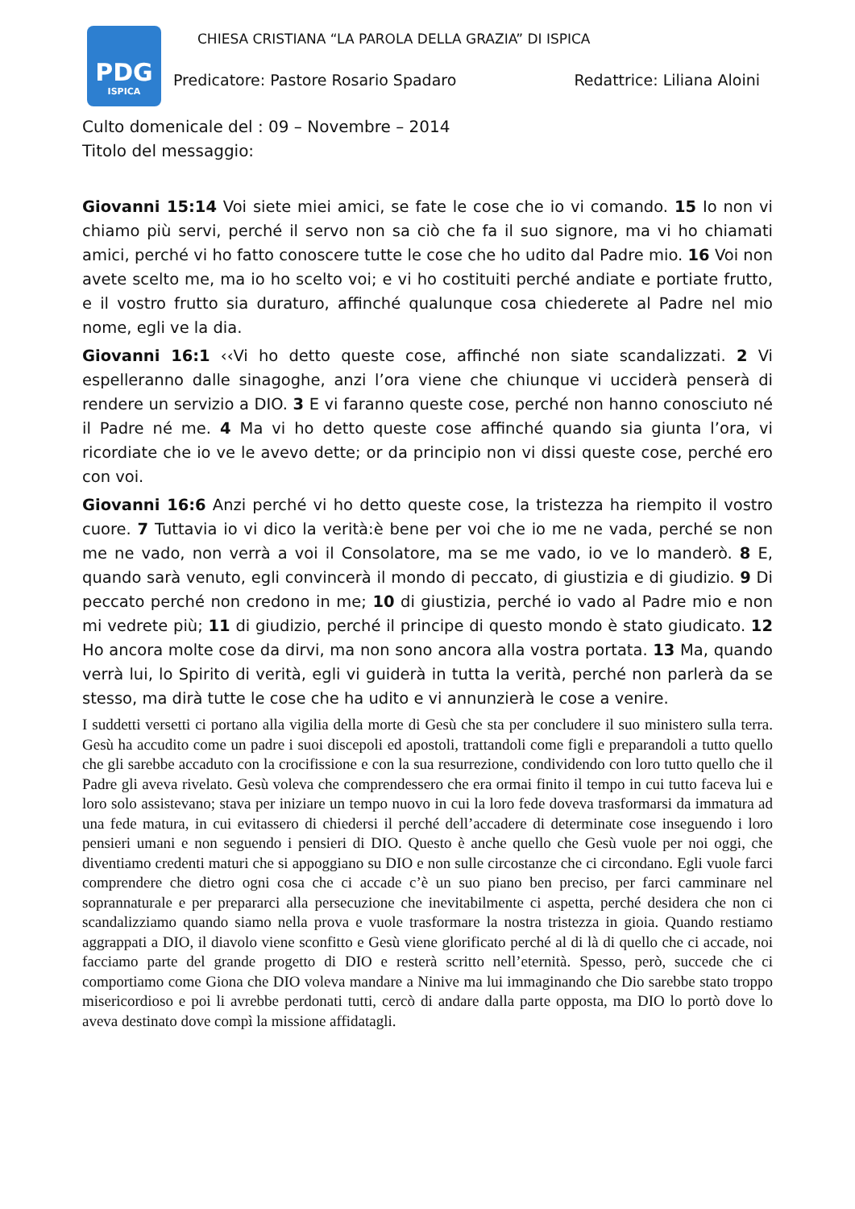PDG
ISPICA
CHIESA CRISTIANA “LA PAROLA DELLA GRAZIA” DI ISPICA
Predicatore: Pastore Rosario Spadaro Redattrice: Liliana Aloini
Culto domenicale del : 09 – Novembre – 2014
Titolo del messaggio:
Giovanni 15:14 Voi siete miei amici, se fate le cose che io vi comando. 15 Io non vi chiamo più servi, perché il servo non sa ciò che fa il suo signore, ma vi ho chiamati amici, perché vi ho fatto conoscere tutte le cose che ho udito dal Padre mio. 16 Voi non avete scelto me, ma io ho scelto voi; e vi ho costituiti perché andiate e portiate frutto, e il vostro frutto sia duraturo, affinché qualunque cosa chiederete al Padre nel mio nome, egli ve la dia.
Giovanni 16:1 ‹‹Vi ho detto queste cose, affinché non siate scandalizzati. 2 Vi espelleranno dalle sinagoghe, anzi l’ora viene che chiunque vi ucciderà penserà di rendere un servizio a DIO. 3 E vi faranno queste cose, perché non hanno conosciuto né il Padre né me. 4 Ma vi ho detto queste cose affinché quando sia giunta l’ora, vi ricordiate che io ve le avevo dette; or da principio non vi dissi queste cose, perché ero con voi.
Giovanni 16:6 Anzi perché vi ho detto queste cose, la tristezza ha riempito il vostro cuore. 7 Tuttavia io vi dico la verità:è bene per voi che io me ne vada, perché se non me ne vado, non verrà a voi il Consolatore, ma se me vado, io ve lo manderò. 8 E, quando sarà venuto, egli convincerà il mondo di peccato, di giustizia e di giudizio. 9 Di peccato perché non credono in me; 10 di giustizia, perché io vado al Padre mio e non mi vedrete più; 11 di giudizio, perché il principe di questo mondo è stato giudicato. 12 Ho ancora molte cose da dirvi, ma non sono ancora alla vostra portata. 13 Ma, quando verrà lui, lo Spirito di verità, egli vi guiderà in tutta la verità, perché non parlerà da se stesso, ma dirà tutte le cose che ha udito e vi annunzierà le cose a venire.
I suddetti versetti ci portano alla vigilia della morte di Gesù che sta per concludere il suo ministero sulla terra. Gesù ha accudito come un padre i suoi discepoli ed apostoli, trattandoli come figli e preparandoli a tutto quello che gli sarebbe accaduto con la crocifissione e con la sua resurrezione, condividendo con loro tutto quello che il Padre gli aveva rivelato. Gesù voleva che comprendessero che era ormai finito il tempo in cui tutto faceva lui e loro solo assistevano; stava per iniziare un tempo nuovo in cui la loro fede doveva trasformarsi da immatura ad una fede matura, in cui evitassero di chiedersi il perché dell’accadere di determinate cose inseguendo i loro pensieri umani e non seguendo i pensieri di DIO. Questo è anche quello che Gesù vuole per noi oggi, che diventiamo credenti maturi che si appoggiano su DIO e non sulle circostanze che ci circondano. Egli vuole farci comprendere che dietro ogni cosa che ci accade c’è un suo piano ben preciso, per farci camminare nel soprannaturale e per prepararci alla persecuzione che inevitabilmente ci aspetta, perché desidera che non ci scandalizziamo quando siamo nella prova e vuole trasformare la nostra tristezza in gioia. Quando restiamo aggrappati a DIO, il diavolo viene sconfitto e Gesù viene glorificato perché al di là di quello che ci accade, noi facciamo parte del grande progetto di DIO e resterà scritto nell’eternità. Spesso, però, succede che ci comportiamo come Giona che DIO voleva mandare a Ninive ma lui immaginando che Dio sarebbe stato troppo misericordioso e poi li avrebbe perdonati tutti, cercò di andare dalla parte opposta, ma DIO lo portò dove lo aveva destinato dove compì la missione affidatagli.